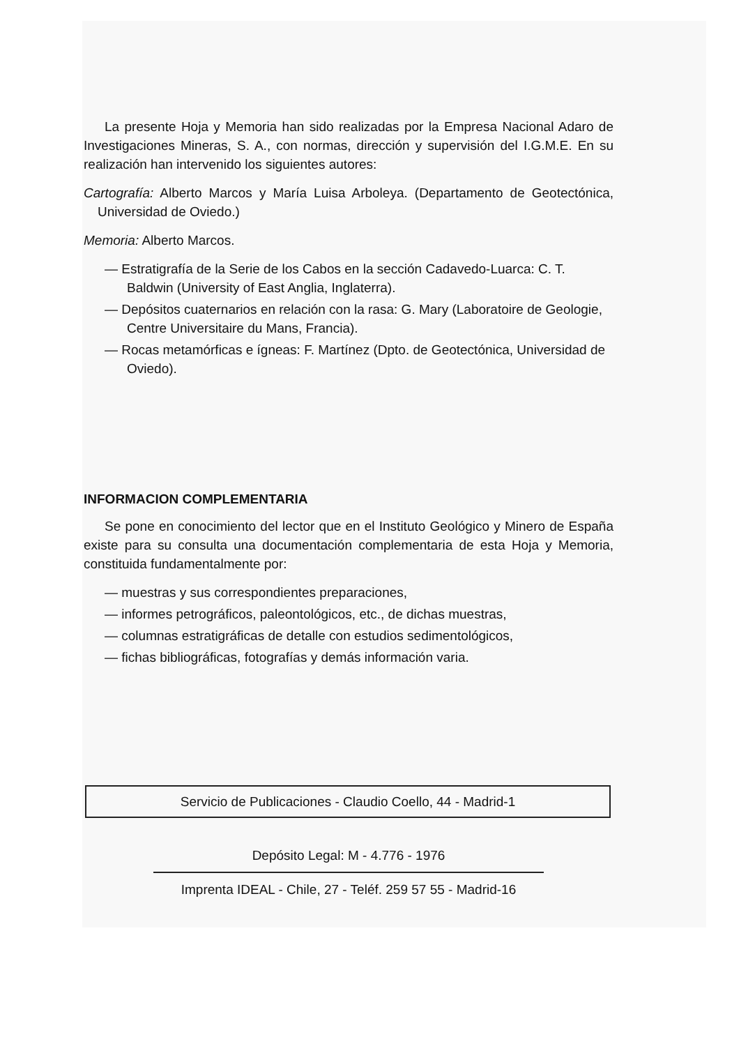La presente Hoja y Memoria han sido realizadas por la Empresa Nacional Adaro de Investigaciones Mineras, S. A., con normas, dirección y supervisión del I.G.M.E. En su realización han intervenido los siguientes autores:
Cartografía: Alberto Marcos y María Luisa Arboleya. (Departamento de Geotectónica, Universidad de Oviedo.)
Memoria: Alberto Marcos.
— Estratigrafía de la Serie de los Cabos en la sección Cadavedo-Luarca: C. T. Baldwin (University of East Anglia, Inglaterra).
— Depósitos cuaternarios en relación con la rasa: G. Mary (Laboratoire de Geologie, Centre Universitaire du Mans, Francia).
— Rocas metamórficas e ígneas: F. Martínez (Dpto. de Geotectónica, Universidad de Oviedo).
INFORMACION COMPLEMENTARIA
Se pone en conocimiento del lector que en el Instituto Geológico y Minero de España existe para su consulta una documentación complementaria de esta Hoja y Memoria, constituida fundamentalmente por:
— muestras y sus correspondientes preparaciones,
— informes petrográficos, paleontológicos, etc., de dichas muestras,
— columnas estratigráficas de detalle con estudios sedimentológicos,
— fichas bibliográficas, fotografías y demás información varia.
Servicio de Publicaciones - Claudio Coello, 44 - Madrid-1
Depósito Legal: M - 4.776 - 1976
Imprenta IDEAL - Chile, 27 - Teléf. 259 57 55 - Madrid-16